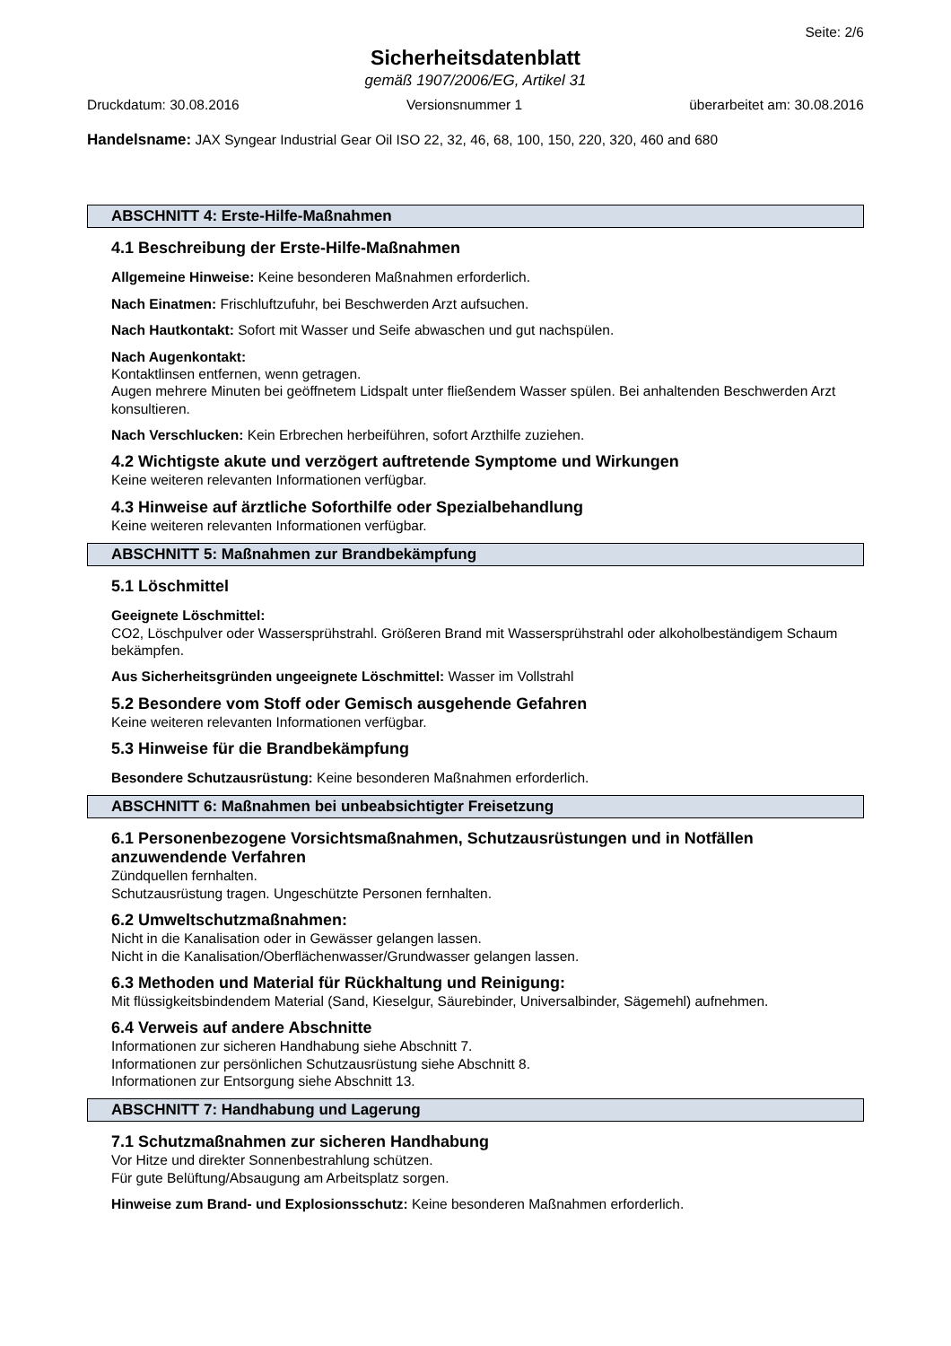Seite: 2/6
Sicherheitsdatenblatt
gemäß 1907/2006/EG, Artikel 31
Druckdatum: 30.08.2016 Versionsnummer 1 überarbeitet am: 30.08.2016
Handelsname: JAX Syngear Industrial Gear Oil ISO 22, 32, 46, 68, 100, 150, 220, 320, 460 and 680
ABSCHNITT 4: Erste-Hilfe-Maßnahmen
4.1 Beschreibung der Erste-Hilfe-Maßnahmen
Allgemeine Hinweise: Keine besonderen Maßnahmen erforderlich.
Nach Einatmen: Frischluftzufuhr, bei Beschwerden Arzt aufsuchen.
Nach Hautkontakt: Sofort mit Wasser und Seife abwaschen und gut nachspülen.
Nach Augenkontakt:
Kontaktlinsen entfernen, wenn getragen.
Augen mehrere Minuten bei geöffnetem Lidspalt unter fließendem Wasser spülen. Bei anhaltenden Beschwerden Arzt konsultieren.
Nach Verschlucken: Kein Erbrechen herbeiführen, sofort Arzthilfe zuziehen.
4.2 Wichtigste akute und verzögert auftretende Symptome und Wirkungen
Keine weiteren relevanten Informationen verfügbar.
4.3 Hinweise auf ärztliche Soforthilfe oder Spezialbehandlung
Keine weiteren relevanten Informationen verfügbar.
ABSCHNITT 5: Maßnahmen zur Brandbekämpfung
5.1 Löschmittel
Geeignete Löschmittel:
CO2, Löschpulver oder Wassersprühstrahl. Größeren Brand mit Wassersprühstrahl oder alkoholbeständigem Schaum bekämpfen.
Aus Sicherheitsgründen ungeeignete Löschmittel: Wasser im Vollstrahl
5.2 Besondere vom Stoff oder Gemisch ausgehende Gefahren
Keine weiteren relevanten Informationen verfügbar.
5.3 Hinweise für die Brandbekämpfung
Besondere Schutzausrüstung: Keine besonderen Maßnahmen erforderlich.
ABSCHNITT 6: Maßnahmen bei unbeabsichtigter Freisetzung
6.1 Personenbezogene Vorsichtsmaßnahmen, Schutzausrüstungen und in Notfällen anzuwendende Verfahren
Zündquellen fernhalten.
Schutzausrüstung tragen. Ungeschützte Personen fernhalten.
6.2 Umweltschutzmaßnahmen:
Nicht in die Kanalisation oder in Gewässer gelangen lassen.
Nicht in die Kanalisation/Oberflächenwasser/Grundwasser gelangen lassen.
6.3 Methoden und Material für Rückhaltung und Reinigung:
Mit flüssigkeitsbindendem Material (Sand, Kieselgur, Säurebinder, Universalbinder, Sägemehl) aufnehmen.
6.4 Verweis auf andere Abschnitte
Informationen zur sicheren Handhabung siehe Abschnitt 7.
Informationen zur persönlichen Schutzausrüstung siehe Abschnitt 8.
Informationen zur Entsorgung siehe Abschnitt 13.
ABSCHNITT 7: Handhabung und Lagerung
7.1 Schutzmaßnahmen zur sicheren Handhabung
Vor Hitze und direkter Sonnenbestrahlung schützen.
Für gute Belüftung/Absaugung am Arbeitsplatz sorgen.
Hinweise zum Brand- und Explosionsschutz: Keine besonderen Maßnahmen erforderlich.